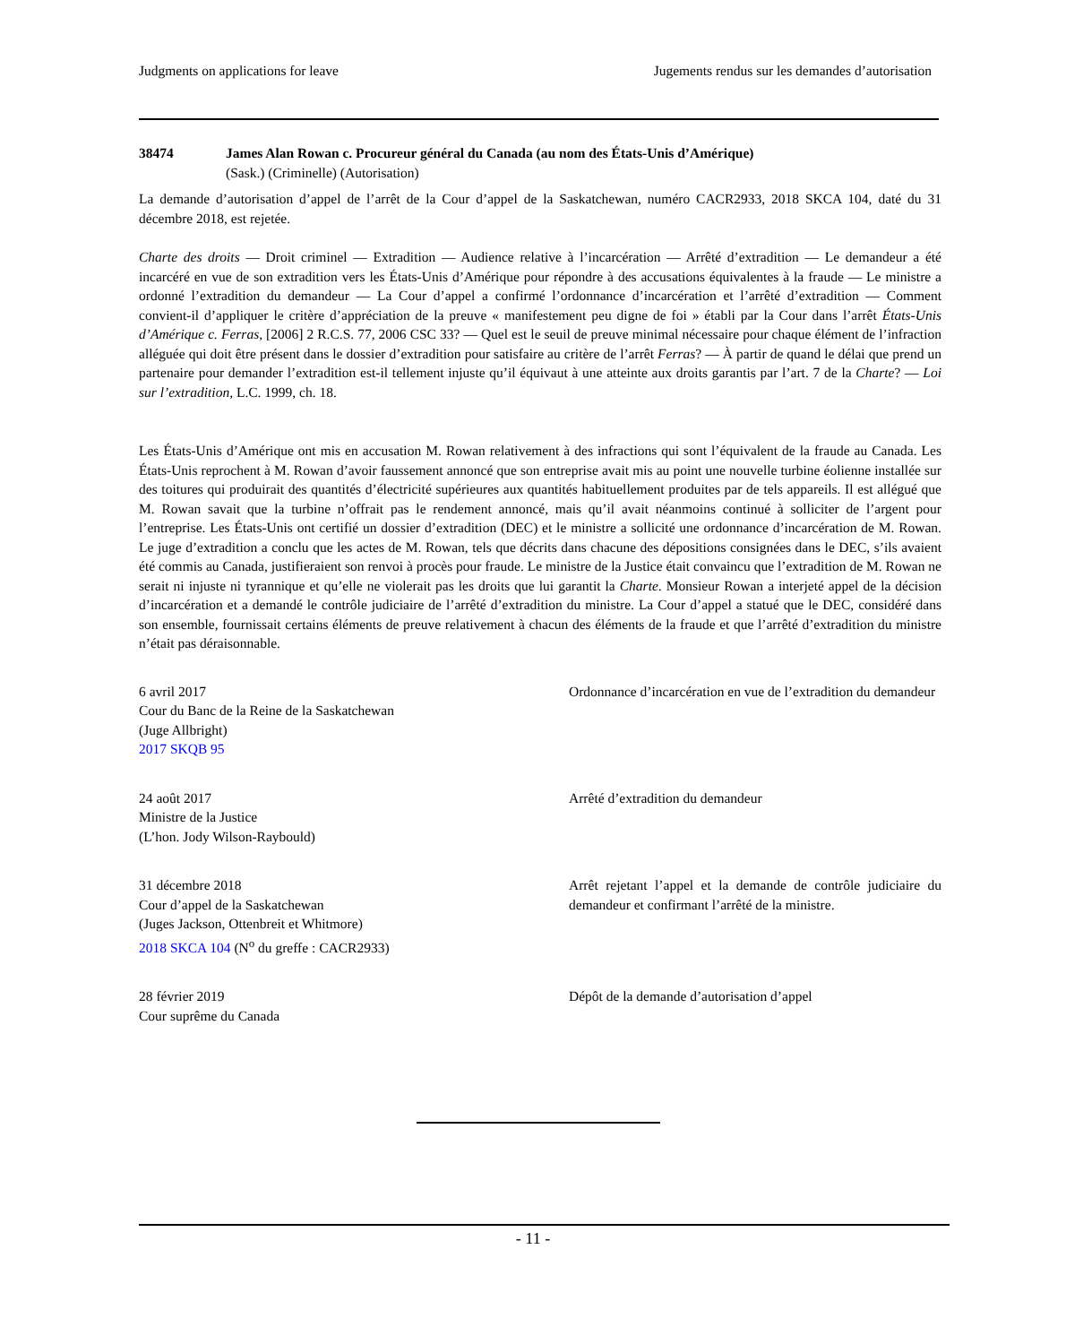Judgments on applications for leave Jugements rendus sur les demandes d’autorisation
38474 James Alan Rowan c. Procureur général du Canada (au nom des États-Unis d’Amérique)
(Sask.) (Criminelle) (Autorisation)
La demande d’autorisation d’appel de l’arrêt de la Cour d’appel de la Saskatchewan, numéro CACR2933, 2018 SKCA 104, daté du 31 décembre 2018, est rejetée.
Charte des droits — Droit criminel — Extradition — Audience relative à l’incarcération — Arrêté d’extradition — Le demandeur a été incarcéré en vue de son extradition vers les États-Unis d’Amérique pour répondre à des accusations équivalentes à la fraude — Le ministre a ordonné l’extradition du demandeur — La Cour d’appel a confirmé l’ordonnance d’incarcération et l’arrêté d’extradition — Comment convient-il d’appliquer le critère d’appréciation de la preuve « manifestement peu digne de foi » établi par la Cour dans l’arrêt États-Unis d’Amérique c. Ferras, [2006] 2 R.C.S. 77, 2006 CSC 33? — Quel est le seuil de preuve minimal nécessaire pour chaque élément de l’infraction alléguée qui doit être présent dans le dossier d’extradition pour satisfaire au critère de l’arrêt Ferras? — À partir de quand le délai que prend un partenaire pour demander l’extradition est-il tellement injuste qu’il équivaut à une atteinte aux droits garantis par l’art. 7 de la Charte? — Loi sur l’extradition, L.C. 1999, ch. 18.
Les États-Unis d’Amérique ont mis en accusation M. Rowan relativement à des infractions qui sont l’équivalent de la fraude au Canada. Les États-Unis reprochent à M. Rowan d’avoir faussement annoncé que son entreprise avait mis au point une nouvelle turbine éolienne installée sur des toitures qui produirait des quantités d’électricité supérieures aux quantités habituellement produites par de tels appareils. Il est allégué que M. Rowan savait que la turbine n’offrait pas le rendement annoncé, mais qu’il avait néanmoins continué à solliciter de l’argent pour l’entreprise. Les États-Unis ont certifié un dossier d’extradition (DEC) et le ministre a sollicité une ordonnance d’incarcération de M. Rowan. Le juge d’extradition a conclu que les actes de M. Rowan, tels que décrits dans chacune des dépositions consignées dans le DEC, s’ils avaient été commis au Canada, justifieraient son renvoi à procès pour fraude. Le ministre de la Justice était convaincu que l’extradition de M. Rowan ne serait ni injuste ni tyrannique et qu’elle ne violerait pas les droits que lui garantit la Charte. Monsieur Rowan a interjeté appel de la décision d’incarcération et a demandé le contrôle judiciaire de l’arrêté d’extradition du ministre. La Cour d’appel a statué que le DEC, considéré dans son ensemble, fournissait certains éléments de preuve relativement à chacun des éléments de la fraude et que l’arrêté d’extradition du ministre n’était pas déraisonnable.
6 avril 2017
Cour du Banc de la Reine de la Saskatchewan
(Juge Allbright)
2017 SKQB 95
Ordonnance d’incarcération en vue de l’extradition du demandeur
24 août 2017
Ministre de la Justice
(L’hon. Jody Wilson-Raybould)
Arrêté d’extradition du demandeur
31 décembre 2018
Cour d’appel de la Saskatchewan
(Juges Jackson, Ottenbreit et Whitmore)
2018 SKCA 104 (N<sup>o</sup> du greffe : CACR2933)
Arrêt rejetant l’appel et la demande de contrôle judiciaire du demandeur et confirmant l’arrêté de la ministre.
28 février 2019
Cour suprême du Canada
Dépôt de la demande d’autorisation d’appel
- 11 -